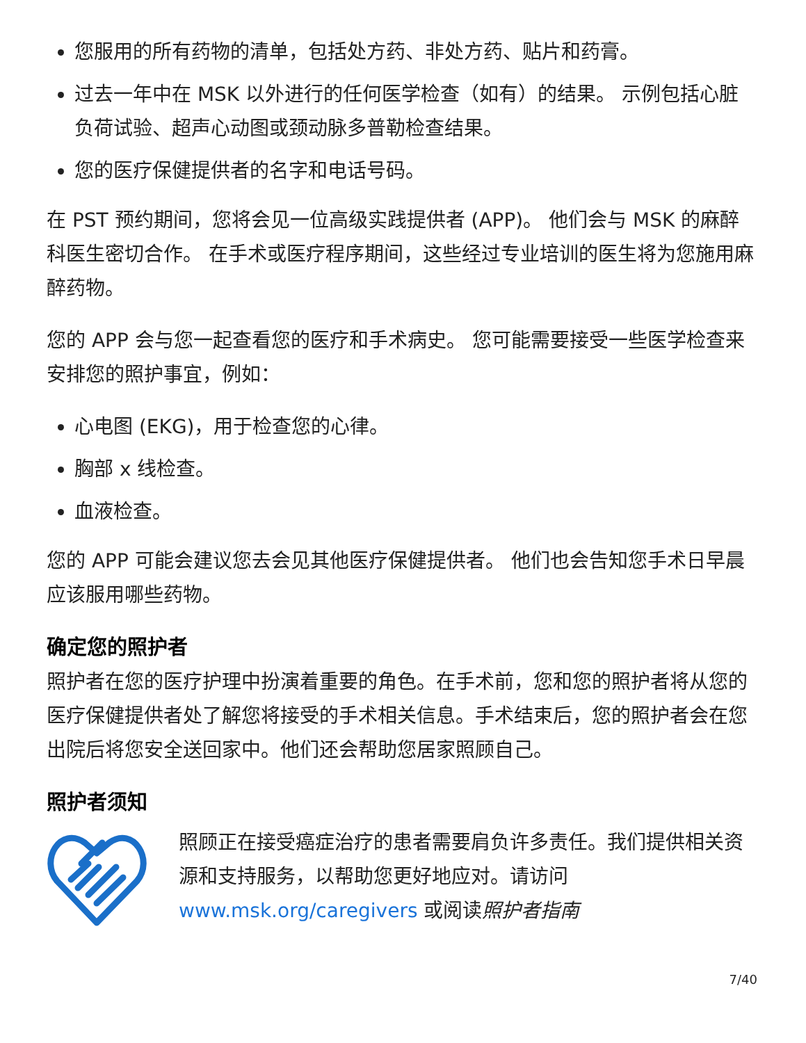您服用的所有药物的清单，包括处方药、非处方药、贴片和药膏。
过去一年中在 MSK 以外进行的任何医学检查（如有）的结果。 示例包括心脏负荷试验、超声心动图或颈动脉多普勒检查结果。
您的医疗保健提供者的名字和电话号码。
在 PST 预约期间，您将会见一位高级实践提供者 (APP)。 他们会与 MSK 的麻醉科医生密切合作。 在手术或医疗程序期间，这些经过专业培训的医生将为您施用麻醉药物。
您的 APP 会与您一起查看您的医疗和手术病史。 您可能需要接受一些医学检查来安排您的照护事宜，例如：
心电图 (EKG)，用于检查您的心律。
胸部 x 线检查。
血液检查。
您的 APP 可能会建议您去会见其他医疗保健提供者。 他们也会告知您手术日早晨应该服用哪些药物。
确定您的照护者
照护者在您的医疗护理中扮演着重要的角色。在手术前，您和您的照护者将从您的医疗保健提供者处了解您将接受的手术相关信息。手术结束后，您的照护者会在您出院后将您安全送回家中。他们还会帮助您居家照顾自己。
照护者须知
照顾正在接受癌症治疗的患者需要肩负许多责任。我们提供相关资源和支持服务，以帮助您更好地应对。请访问 www.msk.org/caregivers 或阅读照护者指南
7/40